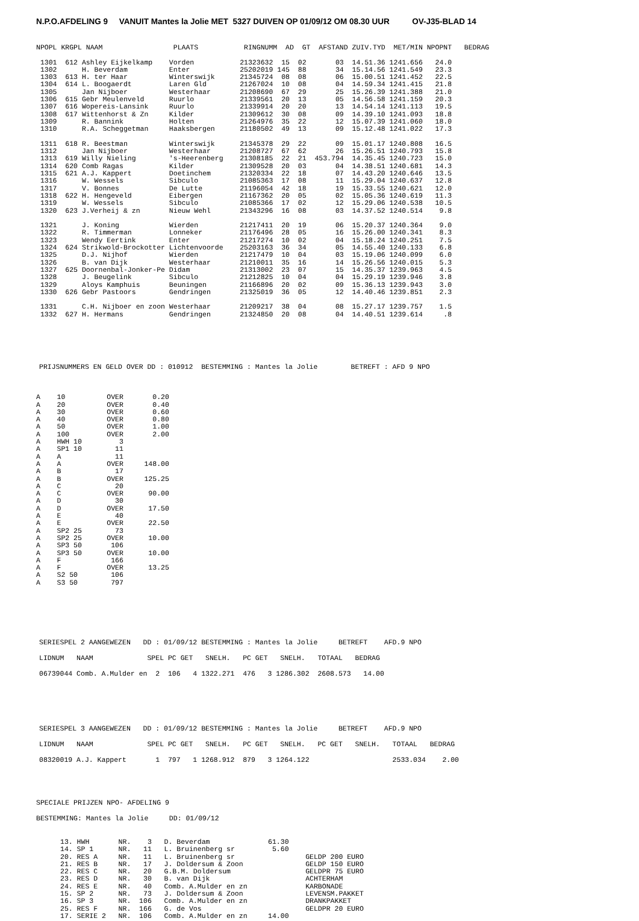N.P.O.AFDELING 9 VANUIT Mantes la Jolie MET 5327 DUIVEN OP 01/09/12 OM 08.30 UUR OV-J35-BLAD 14
NPOPL KRGPL NAAM                 PLAATS           RINGNUMM  AD  GT  AFSTAND ZUIV.TYD  MET/MIN NPOPNT   BEDRAG

 1301  612 Ashley Eijkelkamp    Vorden           21323632  15  02       03  14.51.36 1241.656   24.0
 1302      H. Beverdam          Enter            25202019 145  88       34  15.14.56 1241.549   23.3
 1303  613 H. ter Haar          Winterswijk      21345724  08  08       06  15.00.51 1241.452   22.5
 1304  614 L. Boogaerdt         Laren Gld        21267024  10  08       04  14.59.34 1241.415   21.8
 1305      Jan Nijboer          Westerhaar       21208690  67  29       25  15.26.39 1241.388   21.0
 1306  615 Gebr Meulenveld      Ruurlo           21339561  20  13       05  14.56.58 1241.159   20.3
 1307  616 Wopereis-Lansink     Ruurlo           21339914  20  20       13  14.54.14 1241.113   19.5
 1308  617 Wittenhorst & Zn     Kilder           21309612  30  08       09  14.39.10 1241.093   18.8
 1309      R. Bannink           Holten           21264976  35  22       12  15.07.39 1241.060   18.0
 1310      R.A. Scheggetman     Haaksbergen      21180502  49  13       09  15.12.48 1241.022   17.3

 1311  618 R. Beestman          Winterswijk      21345378  29  22       09  15.01.17 1240.808   16.5
 1312      Jan Nijboer          Westerhaar       21208727  67  62       26  15.26.51 1240.793   15.8
 1313  619 Willy Nieling        's-Heerenberg    21308185  22  21  453.794  14.35.45 1240.723   15.0
 1314  620 Comb Ragas           Kilder           21309528  20  03       04  14.38.51 1240.681   14.3
 1315  621 A.J. Kappert         Doetinchem       21320334  22  18       07  14.43.20 1240.646   13.5
 1316      W. Wessels           Sibculo          21085363  17  08       11  15.29.04 1240.637   12.8
 1317      V. Bonnes            De Lutte         21196054  42  18       19  15.33.55 1240.621   12.0
 1318  622 H. Hengeveld         Eibergen         21167362  20  05       02  15.05.36 1240.619   11.3
 1319      W. Wessels           Sibculo          21085366  17  02       12  15.29.06 1240.538   10.5
 1320  623 J.Verheij & zn       Nieuw Wehl       21343296  16  08       03  14.37.52 1240.514    9.8

 1321      J. Koning            Wierden          21217411  20  19       06  15.20.37 1240.364    9.0
 1322      R. Timmerman         Lonneker         21176496  28  05       16  15.26.00 1240.341    8.3
 1323      Wendy Eertink        Enter            21217274  10  02       04  15.18.24 1240.251    7.5
 1324  624 Strikwold-Brockotter Lichtenvoorde    25203163  36  34       05  14.55.40 1240.133    6.8
 1325      D.J. Nijhof          Wierden          21217479  10  04       03  15.19.06 1240.099    6.0
 1326      B. van Dijk          Westerhaar       21210011  35  16       14  15.26.56 1240.015    5.3
 1327  625 Doornenbal-Jonker-Pe Didam            21313002  23  07       15  14.35.37 1239.963    4.5
 1328      J. Beugelink         Sibculo          21212825  10  04       04  15.29.19 1239.946    3.8
 1329      Aloys Kamphuis       Beuningen        21166896  20  02       09  15.36.13 1239.943    3.0
 1330  626 Gebr Pastoors        Gendringen       21325019  36  05       12  14.40.46 1239.851    2.3

 1331      C.H. Nijboer en zoon Westerhaar       21209217  38  04       08  15.27.17 1239.757    1.5
 1332  627 H. Hermans           Gendringen       21324850  20  08       04  14.40.51 1239.614     .8
PRIJSNUMMERS EN GELD OVER DD : 010912  BESTEMMING : Mantes la Jolie        BETREFT : AFD 9 NPO
A    10          OVER       0.20
A    20          OVER       0.40
A    30          OVER       0.60
A    40          OVER       0.80
A    50          OVER       1.00
A    100         OVER       2.00
A    HWH 10         3
A    SP1 10        11
A    A             11
A    A           OVER     148.00
A    B             17
A    B           OVER     125.25
A    C             20
A    C           OVER      90.00
A    D             30
A    D           OVER      17.50
A    E             40
A    E           OVER      22.50
A    SP2 25        73
A    SP2 25      OVER      10.00
A    SP3 50       106
A    SP3 50      OVER      10.00
A    F            166
A    F           OVER      13.25
A    S2 50        106
A    S3 50        797
SERIESPEL 2 AANGEWEZEN   DD : 01/09/12 BESTEMMING : Mantes la Jolie     BETREFT    AFD.9 NPO
LIDNUM   NAAM             SPEL PC GET   SNELH.   PC GET   SNELH.   TOTAAL   BEDRAG
06739044 Comb. A.Mulder en  2  106   4 1322.271  476   3 1286.302  2608.573   14.00
SERIESPEL 3 AANGEWEZEN   DD : 01/09/12 BESTEMMING : Mantes la Jolie     BETREFT    AFD.9 NPO
LIDNUM   NAAM             SPEL PC GET   SNELH.   PC GET   SNELH.   PC GET   SNELH.   TOTAAL   BEDRAG
08320019 A.J. Kappert       1  797   1 1268.912  879   3 1264.122                    2533.034    2.00
SPECIALE PRIJZEN NPO- AFDELING 9
BESTEMMING: Mantes la Jolie     DD: 01/09/12
13. HWH       NR.    3   D. Beverdam              61.30
14. SP 1      NR.   11   L. Bruinenberg sr         5.60
20. RES A     NR.   11   L. Bruinenberg sr                 GELDP 200 EURO
21. RES B     NR.   17   J. Doldersum & Zoon               GELDP 150 EURO
22. RES C     NR.   20   G.B.M. Doldersum                  GELDPR 75 EURO
23. RES D     NR.   30   B. van Dijk                       ACHTERHAM
24. RES E     NR.   40   Comb. A.Mulder en zn              KARBONADE
15. SP 2      NR.   73   J. Doldersum & Zoon               LEVENSM.PAKKET
16. SP 3      NR.  106   Comb. A.Mulder en zn              DRANKPAKKET
25. RES F     NR.  166   G. de Vos                         GELDPR 20 EURO
17. SERIE 2   NR.  106   Comb. A.Mulder en zn     14.00